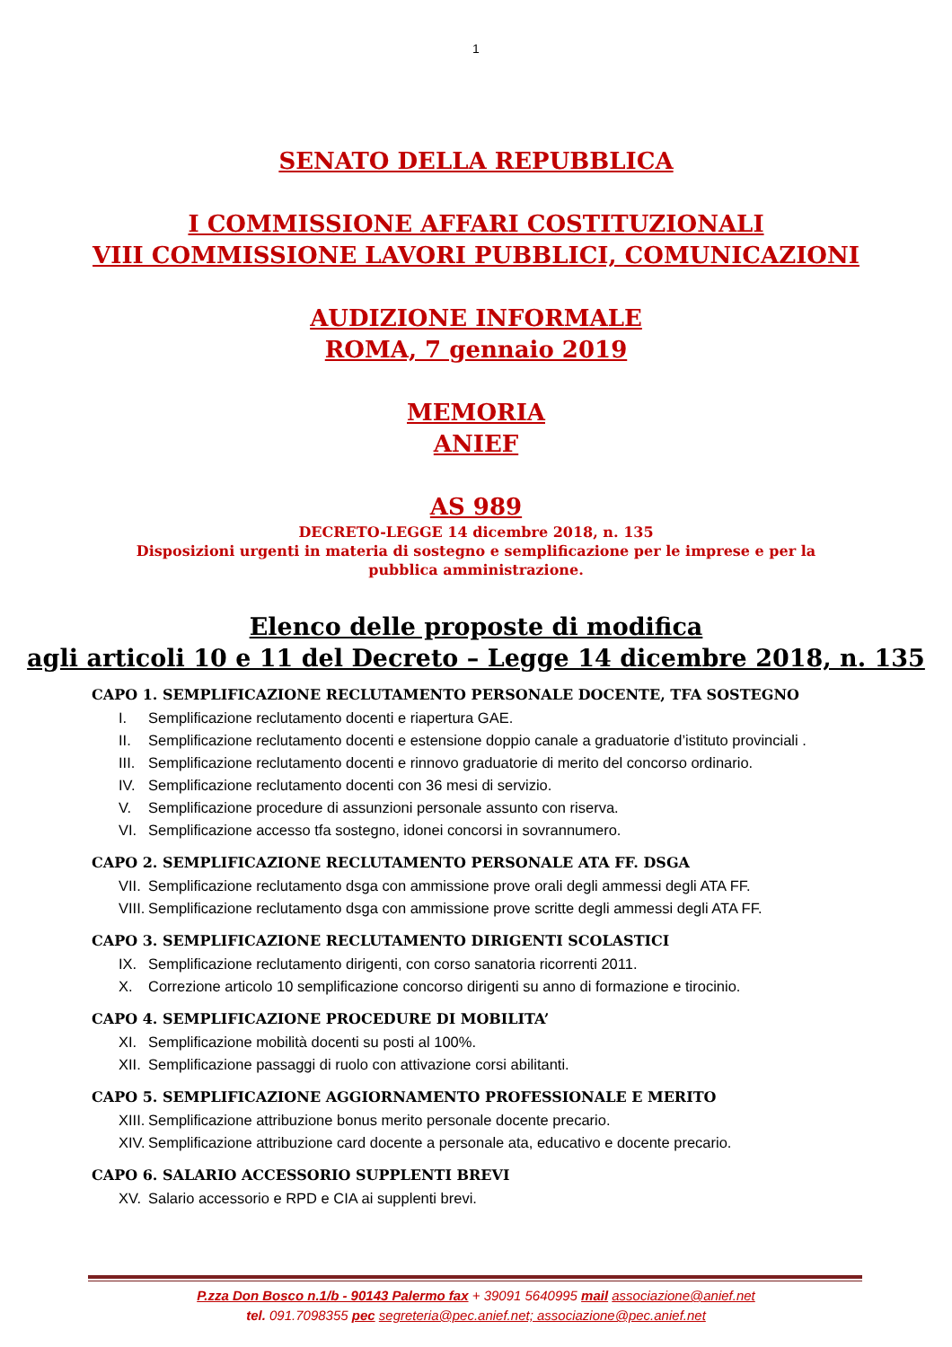1
SENATO DELLA REPUBBLICA
I COMMISSIONE AFFARI COSTITUZIONALI
VIII COMMISSIONE LAVORI PUBBLICI, COMUNICAZIONI
AUDIZIONE INFORMALE
ROMA, 7 gennaio 2019
MEMORIA
ANIEF
AS 989
DECRETO-LEGGE 14 dicembre 2018, n. 135
Disposizioni urgenti in materia di sostegno e semplificazione per le imprese e per la pubblica amministrazione.
Elenco delle proposte di modifica
agli articoli 10 e 11 del Decreto – Legge 14 dicembre 2018, n. 135
CAPO 1. SEMPLIFICAZIONE RECLUTAMENTO PERSONALE DOCENTE, TFA SOSTEGNO
I. Semplificazione reclutamento docenti e riapertura GAE.
II. Semplificazione reclutamento docenti e estensione doppio canale a graduatorie d’istituto provinciali .
III. Semplificazione reclutamento docenti e rinnovo graduatorie di merito del concorso ordinario.
IV. Semplificazione reclutamento docenti con 36 mesi di servizio.
V. Semplificazione procedure di assunzioni personale assunto con riserva.
VI. Semplificazione accesso tfa sostegno, idonei concorsi in sovrannumero.
CAPO 2. SEMPLIFICAZIONE RECLUTAMENTO PERSONALE ATA FF. DSGA
VII. Semplificazione reclutamento dsga con ammissione prove orali degli ammessi degli ATA FF.
VIII. Semplificazione reclutamento dsga con ammissione prove scritte degli ammessi degli ATA FF.
CAPO 3. SEMPLIFICAZIONE RECLUTAMENTO DIRIGENTI SCOLASTICI
IX. Semplificazione reclutamento dirigenti, con corso sanatoria ricorrenti 2011.
X. Correzione articolo 10 semplificazione concorso dirigenti su anno di formazione e tirocinio.
CAPO 4. SEMPLIFICAZIONE PROCEDURE DI MOBILITA’
XI. Semplificazione mobilità docenti su posti al 100%.
XII. Semplificazione passaggi di ruolo con attivazione corsi abilitanti.
CAPO 5. SEMPLIFICAZIONE AGGIORNAMENTO PROFESSIONALE E MERITO
XIII. Semplificazione attribuzione bonus merito personale docente precario.
XIV. Semplificazione attribuzione card docente a personale ata, educativo e docente precario.
CAPO 6. SALARIO ACCESSORIO SUPPLENTI BREVI
XV. Salario accessorio e RPD e CIA ai supplenti brevi.
P.zza Don Bosco n.1/b - 90143 Palermo fax + 39091 5640995 mail associazione@anief.net
tel. 091.7098355 pec segreteria@pec.anief.net; associazione@pec.anief.net